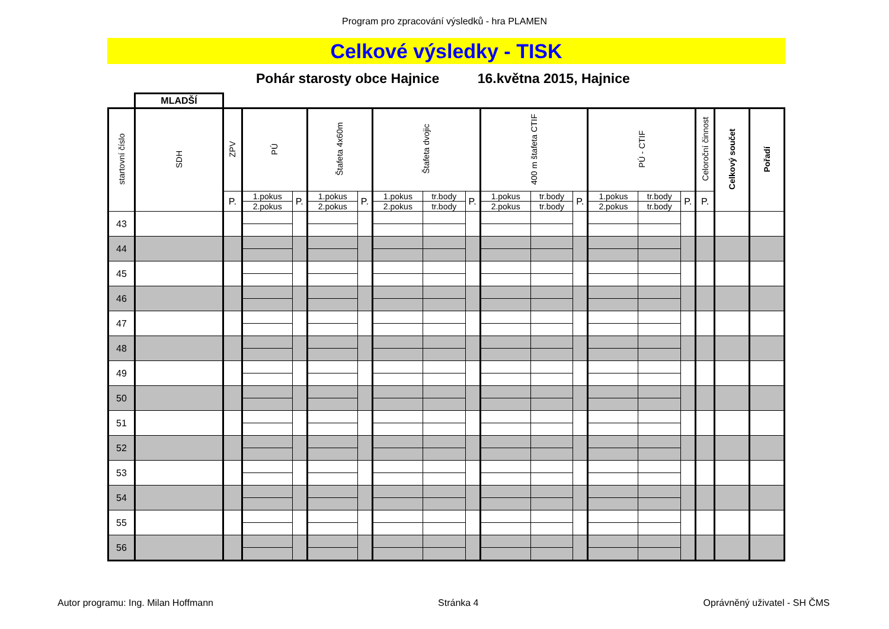Program pro zpracování výsledků - hra PLAMEN
Celkové výsledky - TISK
Pohár starosty obce Hajnice 16.května 2015, Hajnice
MLADŠÍ
| startovní číslo | SDH | ZPV | PÚ | | Štafeta 4x60m | | Štafeta dvojic | | | 400 m štafeta CTIF | | | PÚ - CTIF | | | Celoroční činnost | Celkový součet | Pořadí |
| --- | --- | --- | --- | --- | --- | --- | --- | --- | --- | --- | --- | --- | --- | --- | --- | --- | --- | --- |
| | | P. | 1.pokus | P. | 1.pokus | P. | 1.pokus | tr.body | P. | 1.pokus | tr.body | P. | 1.pokus | tr.body | P. | P. | | |
| | | | 2.pokus | | 2.pokus | | 2.pokus | tr.body | | 2.pokus | tr.body | | 2.pokus | tr.body | | | | |
| 43 | | | | | | | | | | | | | | | | | | |
| 44 | | | | | | | | | | | | | | | | | | |
| 45 | | | | | | | | | | | | | | | | | | |
| 46 | | | | | | | | | | | | | | | | | | |
| 47 | | | | | | | | | | | | | | | | | | |
| 48 | | | | | | | | | | | | | | | | | | |
| 49 | | | | | | | | | | | | | | | | | | |
| 50 | | | | | | | | | | | | | | | | | | |
| 51 | | | | | | | | | | | | | | | | | | |
| 52 | | | | | | | | | | | | | | | | | | |
| 53 | | | | | | | | | | | | | | | | | | |
| 54 | | | | | | | | | | | | | | | | | | |
| 55 | | | | | | | | | | | | | | | | | | |
| 56 | | | | | | | | | | | | | | | | | | |
Autor programu: Ing. Milan Hoffmann Stránka 4 Oprávněný uživatel - SH ČMS